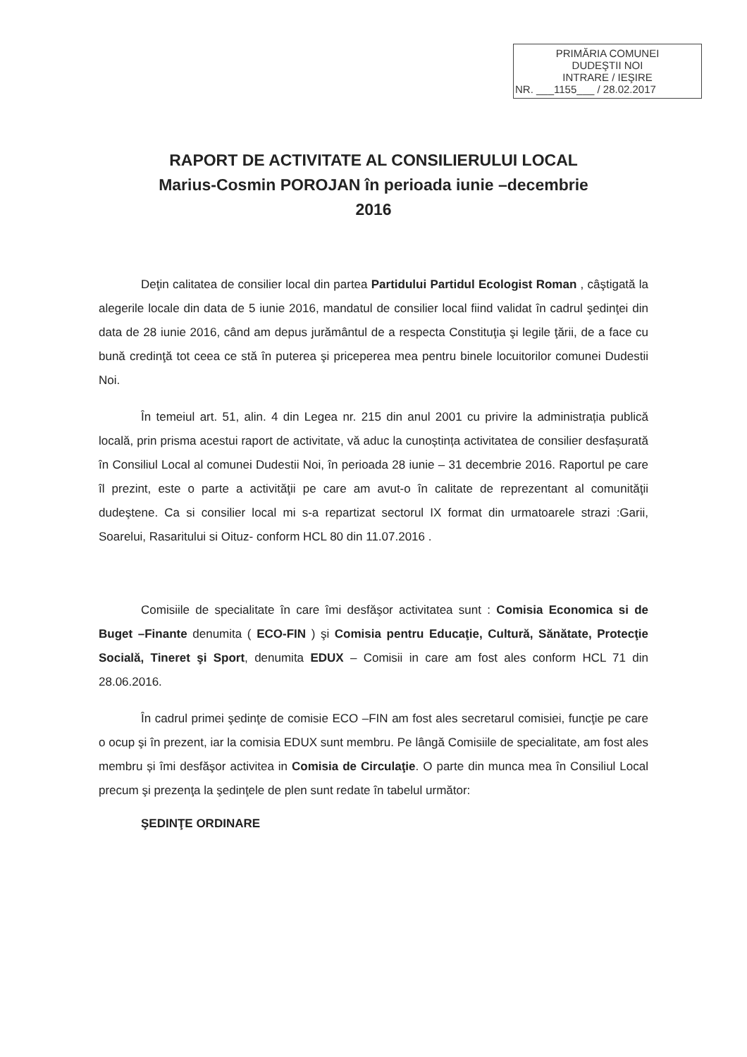PRIMĂRIA COMUNEI
DUDEŞTII NOI
INTRARE / IEŞIRE
NR. ___1155___ / 28.02.2017
RAPORT DE ACTIVITATE AL CONSILIERULUI LOCAL
Marius-Cosmin POROJAN în perioada iunie –decembrie
2016
Deţin calitatea de consilier local din partea Partidului Partidul Ecologist Roman , câştigată la alegerile locale din data de 5 iunie 2016, mandatul de consilier local fiind validat în cadrul şedinţei din data de 28 iunie 2016, când am depus jurământul de a respecta Constituţia şi legile ţării, de a face cu bună credinţă tot ceea ce stă în puterea şi priceperea mea pentru binele locuitorilor comunei Dudestii Noi.
În temeiul art. 51, alin. 4 din Legea nr. 215 din anul 2001 cu privire la administrația publică locală, prin prisma acestui raport de activitate, vă aduc la cunoștința activitatea de consilier desfașurată în Consiliul Local al comunei Dudestii Noi, în perioada 28 iunie – 31 decembrie 2016. Raportul pe care îl prezint, este o parte a activităţii pe care am avut-o în calitate de reprezentant al comunităţii dudeştene. Ca si consilier local mi s-a repartizat sectorul IX format din urmatoarele strazi :Garii, Soarelui, Rasaritului si Oituz- conform HCL 80 din 11.07.2016 .
Comisiile de specialitate în care îmi desfăşor activitatea sunt : Comisia Economica si de Buget –Finante denumita ( ECO-FIN ) şi Comisia pentru Educaţie, Cultură, Sănătate, Protecţie Socială, Tineret şi Sport, denumita EDUX – Comisii in care am fost ales conform HCL 71 din 28.06.2016.
În cadrul primei şedinţe de comisie ECO –FIN am fost ales secretarul comisiei, funcţie pe care o ocup şi în prezent, iar la comisia EDUX sunt membru. Pe lângă Comisiile de specialitate, am fost ales membru și îmi desfăşor activitea in Comisia de Circulaţie. O parte din munca mea în Consiliul Local precum şi prezenţa la şedinţele de plen sunt redate în tabelul următor:
ŞEDINŢE ORDINARE